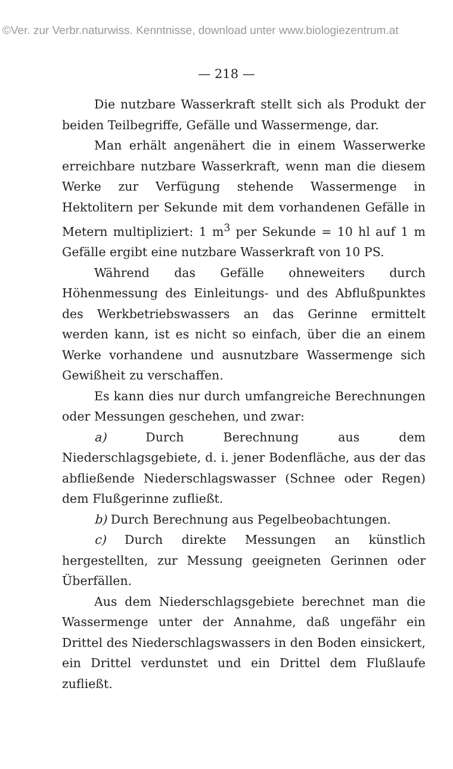©Ver. zur Verbr.naturwiss. Kenntnisse, download unter www.biologiezentrum.at
— 218 —
Die nutzbare Wasserkraft stellt sich als Produkt der beiden Teilbegriffe, Gefälle und Wassermenge, dar.
Man erhält angenähert die in einem Wasserwerke erreichbare nutzbare Wasserkraft, wenn man die diesem Werke zur Verfügung stehende Wassermenge in Hektolitern per Sekunde mit dem vorhandenen Gefälle in Metern multipliziert: 1 m<sup>3</sup> per Sekunde = 10 hl auf 1 m Gefälle ergibt eine nutzbare Wasserkraft von 10 PS.
Während das Gefälle ohneweiters durch Höhenmessung des Einleitungs- und des Abflußpunktes des Werkbetriebswassers an das Gerinne ermittelt werden kann, ist es nicht so einfach, über die an einem Werke vorhandene und ausnutzbare Wassermenge sich Gewißheit zu verschaffen.
Es kann dies nur durch umfangreiche Berechnungen oder Messungen geschehen, und zwar:
a) Durch Berechnung aus dem Niederschlagsgebiete, d. i. jener Bodenfläche, aus der das abfließende Niederschlagswasser (Schnee oder Regen) dem Flußgerinne zufließt.
b) Durch Berechnung aus Pegelbeobachtungen.
c) Durch direkte Messungen an künstlich hergestellten, zur Messung geeigneten Gerinnen oder Überfällen.
Aus dem Niederschlagsgebiete berechnet man die Wassermenge unter der Annahme, daß ungefähr ein Drittel des Niederschlagswassers in den Boden einsickert, ein Drittel verdunstet und ein Drittel dem Flußlaufe zufließt.